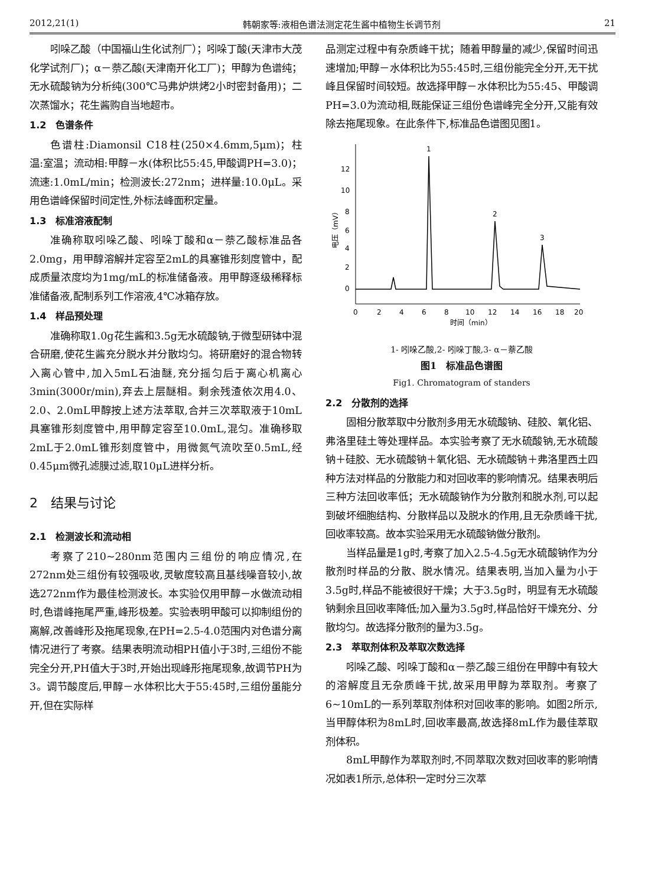2012,21(1) 韩朝家等:液相色谱法测定花生酱中植物生长调节剂 21
吲哚乙酸（中国福山生化试剂厂）；吲哚丁酸(天津市大茂化学试剂厂)；α－萘乙酸(天津南开化工厂)；甲醇为色谱纯；无水硫酸钠为分析纯(300℃马弗炉烘烤2小时密封备用)；二次蒸馏水；花生酱购自当地超市。
1.2　色谱条件
色谱柱:Diamonsil C18柱(250×4.6mm,5μm)；柱温:室温；流动相:甲醇－水(体积比55:45,甲酸调PH=3.0)；流速:1.0mL/min；检测波长:272nm；进样量:10.0μL。采用色谱峰保留时间定性,外标法峰面积定量。
1.3　标准溶液配制
准确称取吲哚乙酸、吲哚丁酸和α－萘乙酸标准品各2.0mg，用甲醇溶解并定容至2mL的具塞锥形刻度管中，配成质量浓度均为1mg/mL的标准储备液。用甲醇逐级稀释标准储备液,配制系列工作溶液,4℃冰箱存放。
1.4　样品预处理
准确称取1.0g花生酱和3.5g无水硫酸钠,于微型研钵中混合研磨,使花生酱充分脱水并分散均匀。将研磨好的混合物转入离心管中,加入5mL石油醚,充分摇匀后于离心机离心3min(3000r/min),弃去上层醚相。剩余残渣依次用4.0、2.0、2.0mL甲醇按上述方法萃取,合并三次萃取液于10mL具塞锥形刻度管中,用甲醇定容至10.0mL,混匀。准确移取2mL于2.0mL锥形刻度管中，用微氮气流吹至0.5mL,经0.45μm微孔滤膜过滤,取10μL进样分析。
2　结果与讨论
2.1　检测波长和流动相
考察了210~280nm范围内三组份的响应情况,在272nm处三组份有较强吸收,灵敏度较高且基线噪音较小,故选272nm作为最佳检测波长。本实验仅用甲醇－水做流动相时,色谱峰拖尾严重,峰形极差。实验表明甲酸可以抑制组份的离解,改善峰形及拖尾现象,在PH=2.5-4.0范围内对色谱分离情况进行了考察。结果表明流动相PH值小于3时,三组份不能完全分开,PH值大于3时,开始出现峰形拖尾现象,故调节PH为3。调节酸度后,甲醇－水体积比大于55:45时,三组份虽能分开,但在实际样
品测定过程中有杂质峰干扰；随着甲醇量的减少,保留时间迅速增加;甲醇－水体积比为55:45时,三组份能完全分开,无干扰峰且保留时间较短。故选择甲醇－水体积比为55:45、甲酸调PH=3.0为流动相,既能保证三组份色谱峰完全分开,又能有效除去拖尾现象。在此条件下,标准品色谱图见图1。
0
2
4
6
8
10
12
电压（mV）
1
2
3
0
2
4
6
8
10
12
14
16
18
20
时间（min）
1- 吲哚乙酸,2- 吲哚丁酸,3- α－萘乙酸
图1　标准品色谱图
Fig1. Chromatogram of standers
2.2　分散剂的选择
固相分散萃取中分散剂多用无水硫酸钠、硅胶、氧化铝、弗洛里硅土等处理样品。本实验考察了无水硫酸钠,无水硫酸钠＋硅胶、无水硫酸钠＋氧化铝、无水硫酸钠＋弗洛里西土四种方法对样品的分散能力和对回收率的影响情况。结果表明后三种方法回收率低；无水硫酸钠作为分散剂和脱水剂,可以起到破坏细胞结构、分散样品以及脱水的作用,且无杂质峰干扰,回收率较高。故本实验采用无水硫酸钠做分散剂。
当样品量是1g时,考察了加入2.5-4.5g无水硫酸钠作为分散剂时样品的分散、脱水情况。结果表明,当加入量为小于3.5g时,样品不能被很好干燥；大于3.5g时，明显有无水硫酸钠剩余且回收率降低;加入量为3.5g时,样品恰好干燥充分、分散均匀。故选择分散剂的量为3.5g。
2.3　萃取剂体积及萃取次数选择
吲哚乙酸、吲哚丁酸和α－萘乙酸三组份在甲醇中有较大的溶解度且无杂质峰干扰,故采用甲醇为萃取剂。考察了6~10mL的一系列萃取剂体积对回收率的影响。如图2所示,当甲醇体积为8mL时,回收率最高,故选择8mL作为最佳萃取剂体积。
8mL甲醇作为萃取剂时,不同萃取次数对回收率的影响情况如表1所示,总体积一定时分三次萃